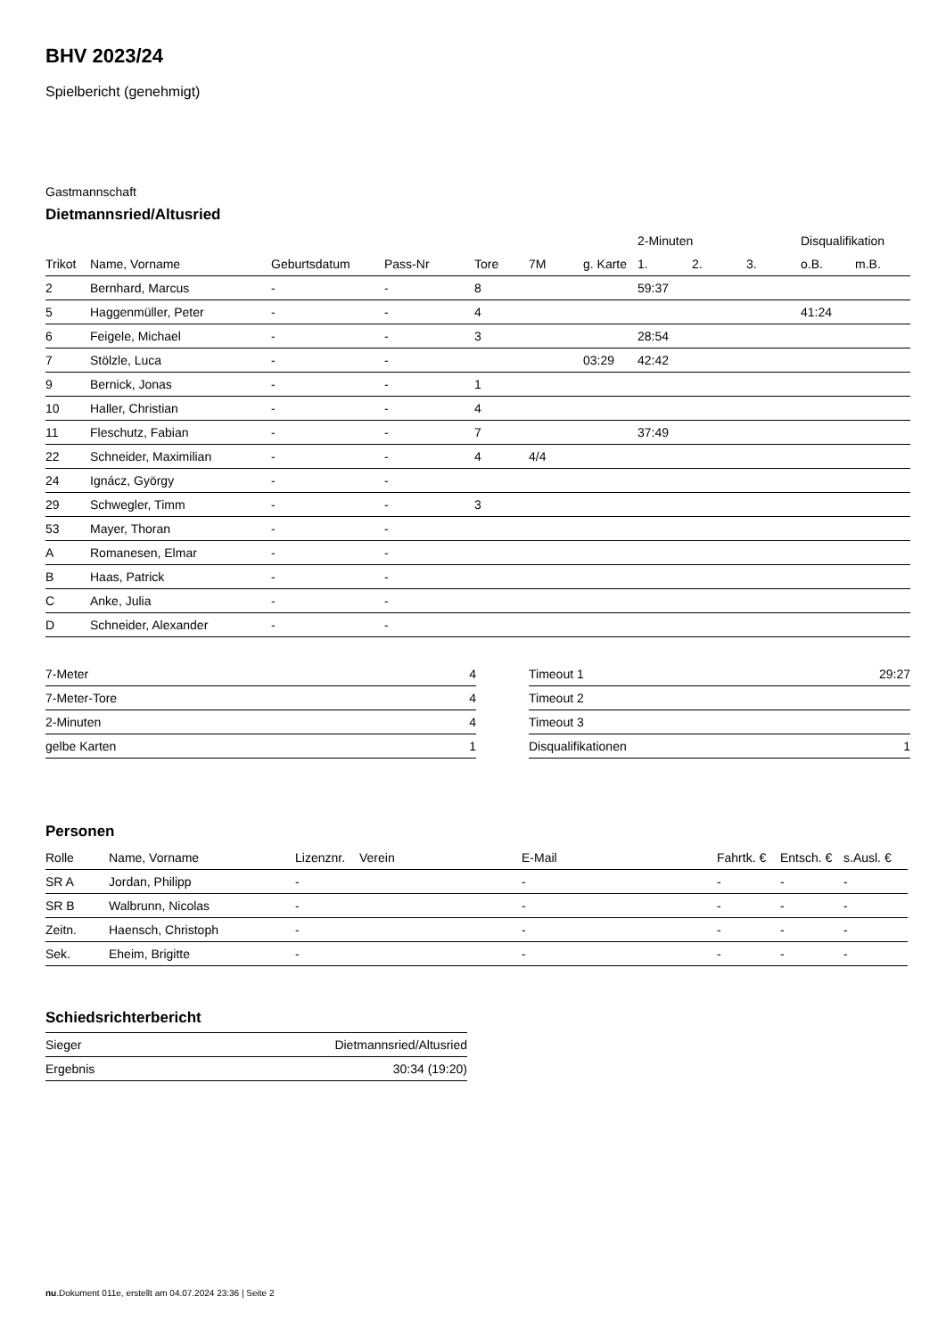BHV 2023/24
Spielbericht (genehmigt)
Gastmannschaft
Dietmannsried/Altusried
| | | | | | | | 2-Minuten | | | Disqualifikation | |
| --- | --- | --- | --- | --- | --- | --- | --- | --- | --- | --- | --- |
| Trikot | Name, Vorname | Geburtsdatum | Pass-Nr | Tore | 7M | g. Karte | 1. | 2. | 3. | o.B. | m.B. |
| 2 | Bernhard, Marcus | - | - | 8 | | | 59:37 | | | | |
| 5 | Haggenmüller, Peter | - | - | 4 | | | | | | 41:24 | |
| 6 | Feigele, Michael | - | - | 3 | | | 28:54 | | | | |
| 7 | Stölzle, Luca | - | - | | | 03:29 | 42:42 | | | | |
| 9 | Bernick, Jonas | - | - | 1 | | | | | | | |
| 10 | Haller, Christian | - | - | 4 | | | | | | | |
| 11 | Fleschutz, Fabian | - | - | 7 | | | 37:49 | | | | |
| 22 | Schneider, Maximilian | - | - | 4 | 4/4 | | | | | | |
| 24 | Ignácz, György | - | - | | | | | | | | |
| 29 | Schwegler, Timm | - | - | 3 | | | | | | | |
| 53 | Mayer, Thoran | - | - | | | | | | | | |
| A | Romanesen, Elmar | - | - | | | | | | | | |
| B | Haas, Patrick | - | - | | | | | | | | |
| C | Anke, Julia | - | - | | | | | | | | |
| D | Schneider, Alexander | - | - | | | | | | | | |
| 7-Meter | 4 |
| 7-Meter-Tore | 4 |
| 2-Minuten | 4 |
| gelbe Karten | 1 |
| Timeout 1 | 29:27 |
| Timeout 2 | |
| Timeout 3 | |
| Disqualifikationen | 1 |
Personen
| Rolle | Name, Vorname | Lizenznr. | Verein | E-Mail | Fahrtk. € | Entsch. € | s.Ausl. € |
| --- | --- | --- | --- | --- | --- | --- | --- |
| SR A | Jordan, Philipp | - | | - | - | - | - |
| SR B | Walbrunn, Nicolas | - | | - | - | - | - |
| Zeitn. | Haensch, Christoph | - | | - | - | - | - |
| Sek. | Eheim, Brigitte | - | | - | - | - | - |
Schiedsrichterbericht
| Sieger | Dietmannsried/Altusried |
| Ergebnis | 30:34 (19:20) |
nu.Dokument 011e, erstellt am 04.07.2024 23:36 | Seite 2